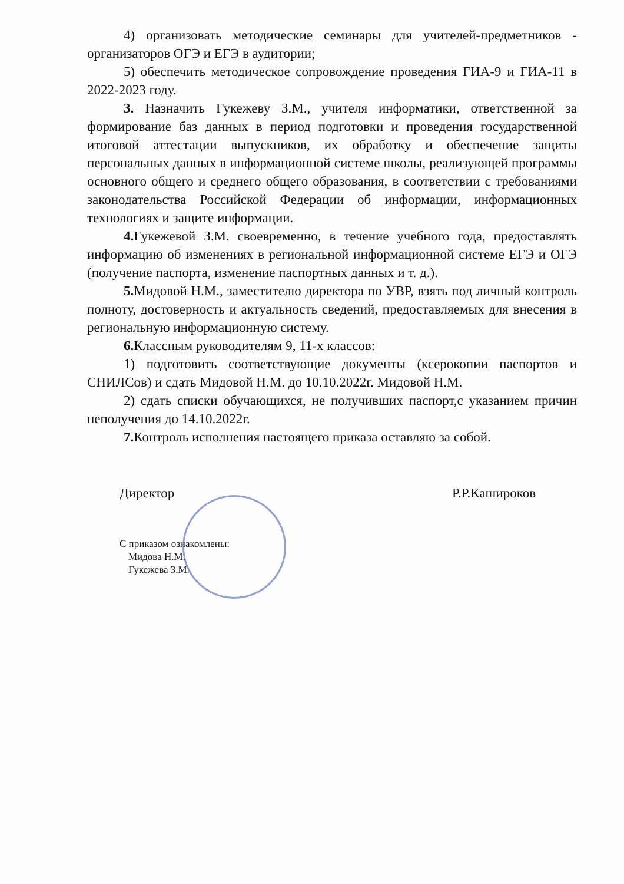4) организовать методические семинары для учителей-предметников - организаторов ОГЭ и ЕГЭ в аудитории;
5) обеспечить методическое сопровождение проведения ГИА-9 и ГИА-11 в 2022-2023 году.
3. Назначить Гукежеву З.М., учителя информатики, ответственной за формирование баз данных в период подготовки и проведения государственной итоговой аттестации выпускников, их обработку и обеспечение защиты персональных данных в информационной системе школы, реализующей программы основного общего и среднего общего образования, в соответствии с требованиями законодательства Российской Федерации об информации, информационных технологиях и защите информации.
4. Гукежевой З.М. своевременно, в течение учебного года, предоставлять информацию об изменениях в региональной информационной системе ЕГЭ и ОГЭ (получение паспорта, изменение паспортных данных и т. д.).
5. Мидовой Н.М., заместителю директора по УВР, взять под личный контроль полноту, достоверность и актуальность сведений, предоставляемых для внесения в региональную информационную систему.
6. Классным руководителям 9, 11-х классов:
1) подготовить соответствующие документы (ксерокопии паспортов и СНИЛСов) и сдать Мидовой Н.М. до 10.10.2022г. Мидовой Н.М.
2) сдать списки обучающихся, не получивших паспорт,с указанием причин неполучения до 14.10.2022г.
7. Контроль исполнения настоящего приказа оставляю за собой.
Директор Р.Р.Кашироков
С приказом ознакомлены:
Мидова Н.М.
Гукежева З.М.